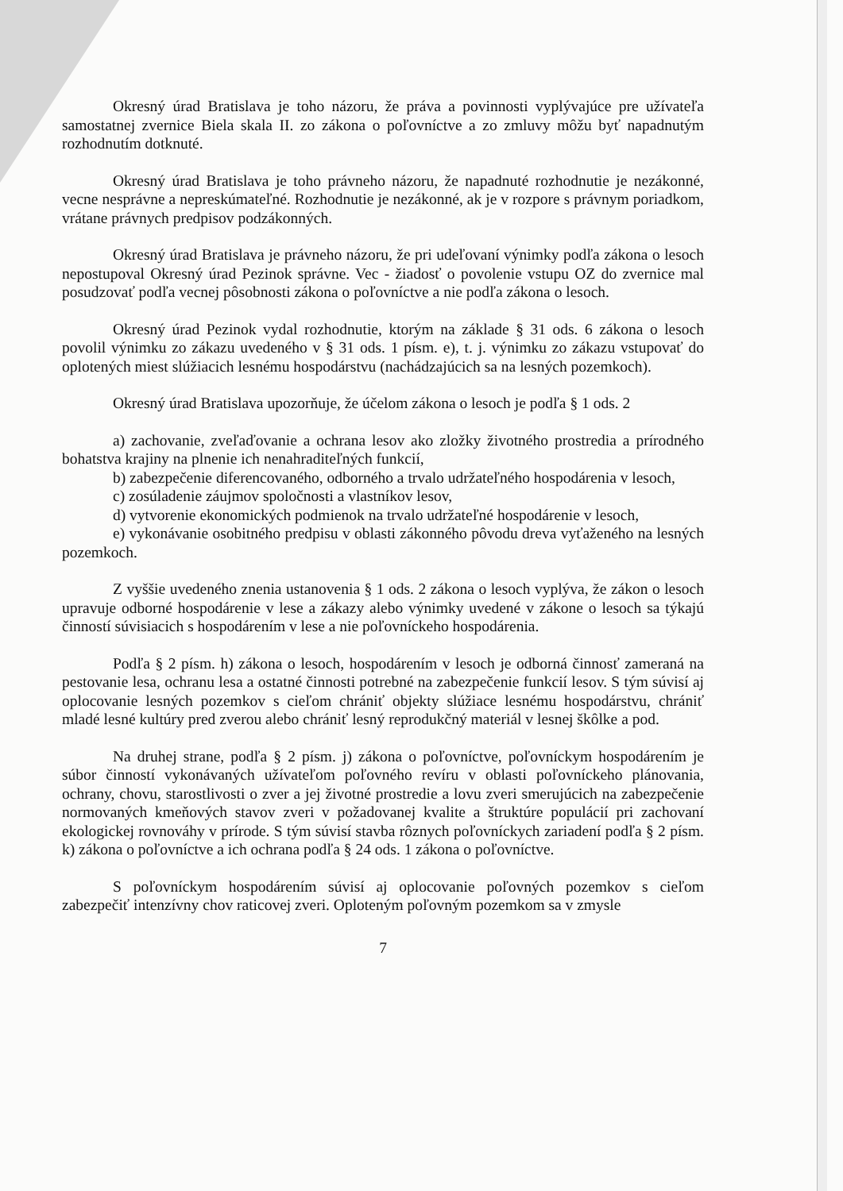Okresný úrad Bratislava je toho názoru, že práva a povinnosti vyplývajúce pre užívateľa samostatnej zvernice Biela skala II. zo zákona o poľovníctve a zo zmluvy môžu byť napadnutým rozhodnutím dotknuté.
Okresný úrad Bratislava je toho právneho názoru, že napadnuté rozhodnutie je nezákonné, vecne nesprávne a nepreskúmateľné. Rozhodnutie je nezákonné, ak je v rozpore s právnym poriadkom, vrátane právnych predpisov podzákonných.
Okresný úrad Bratislava je právneho názoru, že pri udeľovaní výnimky podľa zákona o lesoch nepostupoval Okresný úrad Pezinok správne. Vec - žiadosť o povolenie vstupu OZ do zvernice mal posudzovať podľa vecnej pôsobnosti zákona o poľovníctve a nie podľa zákona o lesoch.
Okresný úrad Pezinok vydal rozhodnutie, ktorým na základe § 31 ods. 6 zákona o lesoch povolil výnimku zo zákazu uvedeného v § 31 ods. 1 písm. e), t. j. výnimku zo zákazu vstupovať do oplotených miest slúžiacich lesnému hospodárstvu (nachádzajúcich sa na lesných pozemkoch).
Okresný úrad Bratislava upozorňuje, že účelom zákona o lesoch je podľa § 1 ods. 2
a) zachovanie, zveľaďovanie a ochrana lesov ako zložky životného prostredia a prírodného bohatstva krajiny na plnenie ich nenahraditeľných funkcií,
b) zabezpečenie diferencovaného, odborného a trvalo udržateľného hospodárenia v lesoch,
c) zosúladenie záujmov spoločnosti a vlastníkov lesov,
d) vytvorenie ekonomických podmienok na trvalo udržateľné hospodárenie v lesoch,
e) vykonávanie osobitného predpisu v oblasti zákonného pôvodu dreva vyťaženého na lesných pozemkoch.
Z vyššie uvedeného znenia ustanovenia § 1 ods. 2 zákona o lesoch vyplýva, že zákon o lesoch upravuje odborné hospodárenie v lese a zákazy alebo výnimky uvedené v zákone o lesoch sa týkajú činností súvisiacich s hospodárením v lese a nie poľovníckeho hospodárenia.
Podľa § 2 písm. h) zákona o lesoch, hospodárením v lesoch je odborná činnosť zameraná na pestovanie lesa, ochranu lesa a ostatné činnosti potrebné na zabezpečenie funkcií lesov. S tým súvisí aj oplocovanie lesných pozemkov s cieľom chrániť objekty slúžiace lesnému hospodárstvu, chrániť mladé lesné kultúry pred zverou alebo chrániť lesný reprodukčný materiál v lesnej škôlke a pod.
Na druhej strane, podľa § 2 písm. j) zákona o poľovníctve, poľovníckym hospodárením je súbor činností vykonávaných užívateľom poľovného revíru v oblasti poľovníckeho plánovania, ochrany, chovu, starostlivosti o zver a jej životné prostredie a lovu zveri smerujúcich na zabezpečenie normovaných kmeňových stavov zveri v požadovanej kvalite a štruktúre populácií pri zachovaní ekologickej rovnováhy v prírode. S tým súvisí stavba rôznych poľovníckych zariadení podľa § 2 písm. k) zákona o poľovníctve a ich ochrana podľa § 24 ods. 1 zákona o poľovníctve.
S poľovníckym hospodárením súvisí aj oplocovanie poľovných pozemkov s cieľom zabezpečiť intenzívny chov raticovej zveri. Oploteným poľovným pozemkom sa v zmysle
7